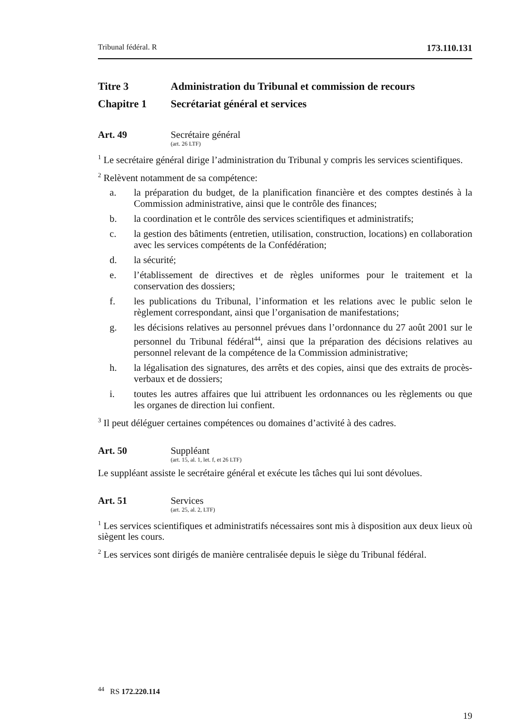Tribunal fédéral. R 173.110.131
Titre 3 Administration du Tribunal et commission de recours
Chapitre 1 Secrétariat général et services
Art. 49 Secrétaire général
(art. 26 LTF)
<sup>1</sup> Le secrétaire général dirige l’administration du Tribunal y compris les services scientifiques.
<sup>2</sup> Relèvent notamment de sa compétence:
a. la préparation du budget, de la planification financière et des comptes destinés à la Commission administrative, ainsi que le contrôle des finances;
b. la coordination et le contrôle des services scientifiques et administratifs;
c. la gestion des bâtiments (entretien, utilisation, construction, locations) en collaboration avec les services compétents de la Confédération;
d. la sécurité;
e. l’établissement de directives et de règles uniformes pour le traitement et la conservation des dossiers;
f. les publications du Tribunal, l’information et les relations avec le public selon le règlement correspondant, ainsi que l’organisation de manifestations;
g. les décisions relatives au personnel prévues dans l’ordonnance du 27 août 2001 sur le personnel du Tribunal fédéral<sup>44</sup>, ainsi que la préparation des décisions relatives au personnel relevant de la compétence de la Commission administrative;
h. la légalisation des signatures, des arrêts et des copies, ainsi que des extraits de procès-verbaux et de dossiers;
i. toutes les autres affaires que lui attribuent les ordonnances ou les règlements ou que les organes de direction lui confient.
<sup>3</sup> Il peut déléguer certaines compétences ou domaines d’activité à des cadres.
Art. 50 Suppléant
(art. 15, al. 1, let. f, et 26 LTF)
Le suppléant assiste le secrétaire général et exécute les tâches qui lui sont dévolues.
Art. 51 Services
(art. 25, al. 2, LTF)
<sup>1</sup> Les services scientifiques et administratifs nécessaires sont mis à disposition aux deux lieux où siègent les cours.
<sup>2</sup> Les services sont dirigés de manière centralisée depuis le siège du Tribunal fédéral.
<sup>44</sup> RS 172.220.114
19